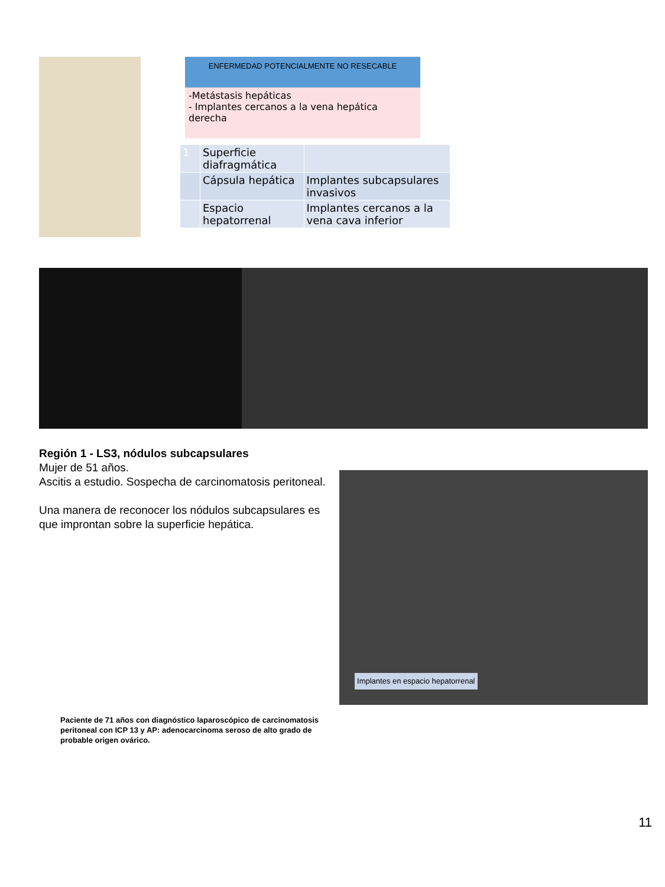ENFERMEDAD POTENCIALMENTE NO RESECABLE
-Metástasis hepáticas
- Implantes cercanos a la vena hepática derecha
| 1 | Superficie diafragmática | |
| | Cápsula hepática | Implantes subcapsulares invasivos |
| | Espacio hepatorrenal | Implantes cercanos a la vena cava inferior |
Región 1 - LS3, nódulos subcapsulares
Mujer de 51 años.
Ascitis a estudio. Sospecha de carcinomatosis peritoneal.
Una manera de reconocer los nódulos subcapsulares es que improntan sobre la superficie hepática.
Paciente de 71 años con diagnóstico laparoscópico de carcinomatosis peritoneal con ICP 13 y AP: adenocarcinoma seroso de alto grado de probable origen ovárico.
Implantes en espacio hepatorrenal
11